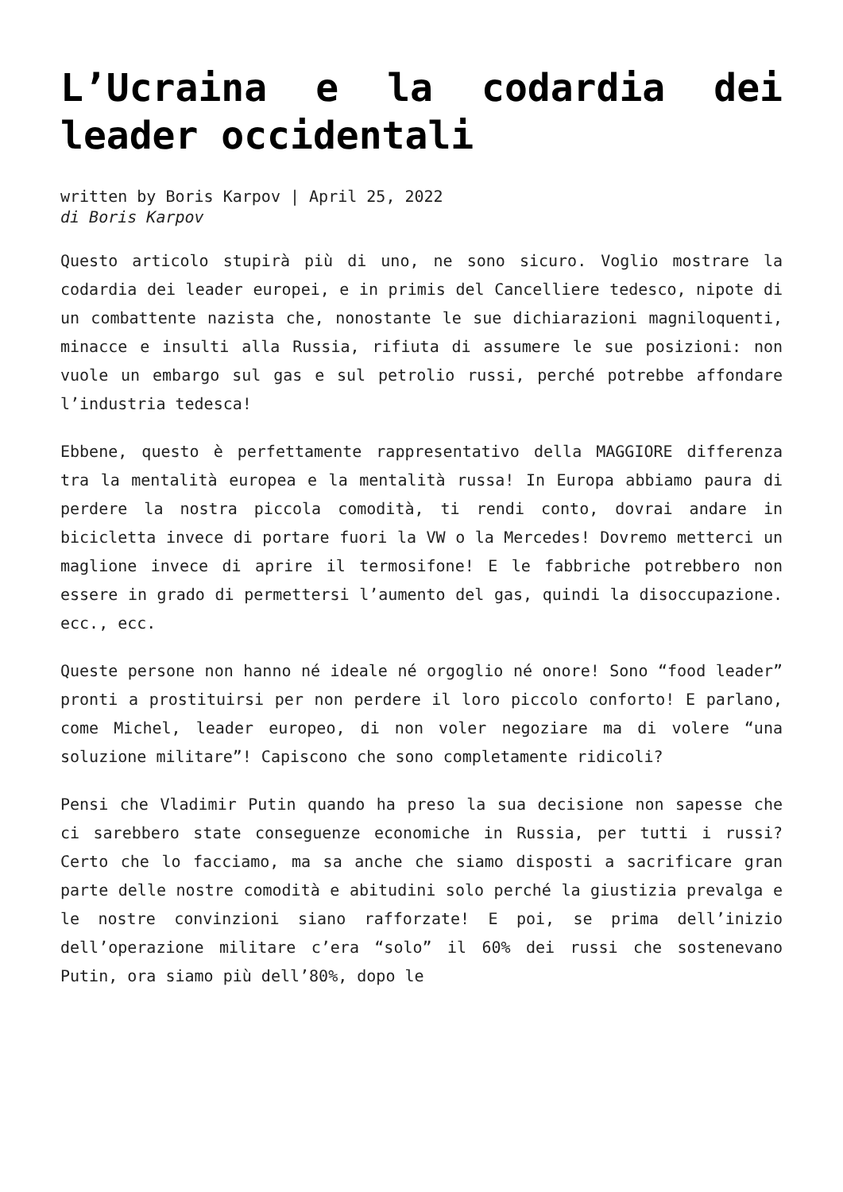L’Ucraina e la codardia dei leader occidentali
written by Boris Karpov | April 25, 2022
di Boris Karpov
Questo articolo stupirà più di uno, ne sono sicuro. Voglio mostrare la codardia dei leader europei, e in primis del Cancelliere tedesco, nipote di un combattente nazista che, nonostante le sue dichiarazioni magniloquenti, minacce e insulti alla Russia, rifiuta di assumere le sue posizioni: non vuole un embargo sul gas e sul petrolio russi, perché potrebbe affondare l’industria tedesca!
Ebbene, questo è perfettamente rappresentativo della MAGGIORE differenza tra la mentalità europea e la mentalità russa! In Europa abbiamo paura di perdere la nostra piccola comodità, ti rendi conto, dovrai andare in bicicletta invece di portare fuori la VW o la Mercedes! Dovremo metterci un maglione invece di aprire il termosifone! E le fabbriche potrebbero non essere in grado di permettersi l’aumento del gas, quindi la disoccupazione. ecc., ecc.
Queste persone non hanno né ideale né orgoglio né onore! Sono “food leader” pronti a prostituirsi per non perdere il loro piccolo conforto! E parlano, come Michel, leader europeo, di non voler negoziare ma di volere “una soluzione militare”! Capiscono che sono completamente ridicoli?
Pensi che Vladimir Putin quando ha preso la sua decisione non sapesse che ci sarebbero state conseguenze economiche in Russia, per tutti i russi? Certo che lo facciamo, ma sa anche che siamo disposti a sacrificare gran parte delle nostre comodità e abitudini solo perché la giustizia prevalga e le nostre convinzioni siano rafforzate! E poi, se prima dell’inizio dell’operazione militare c’era “solo” il 60% dei russi che sostenevano Putin, ora siamo più dell’80%, dopo le